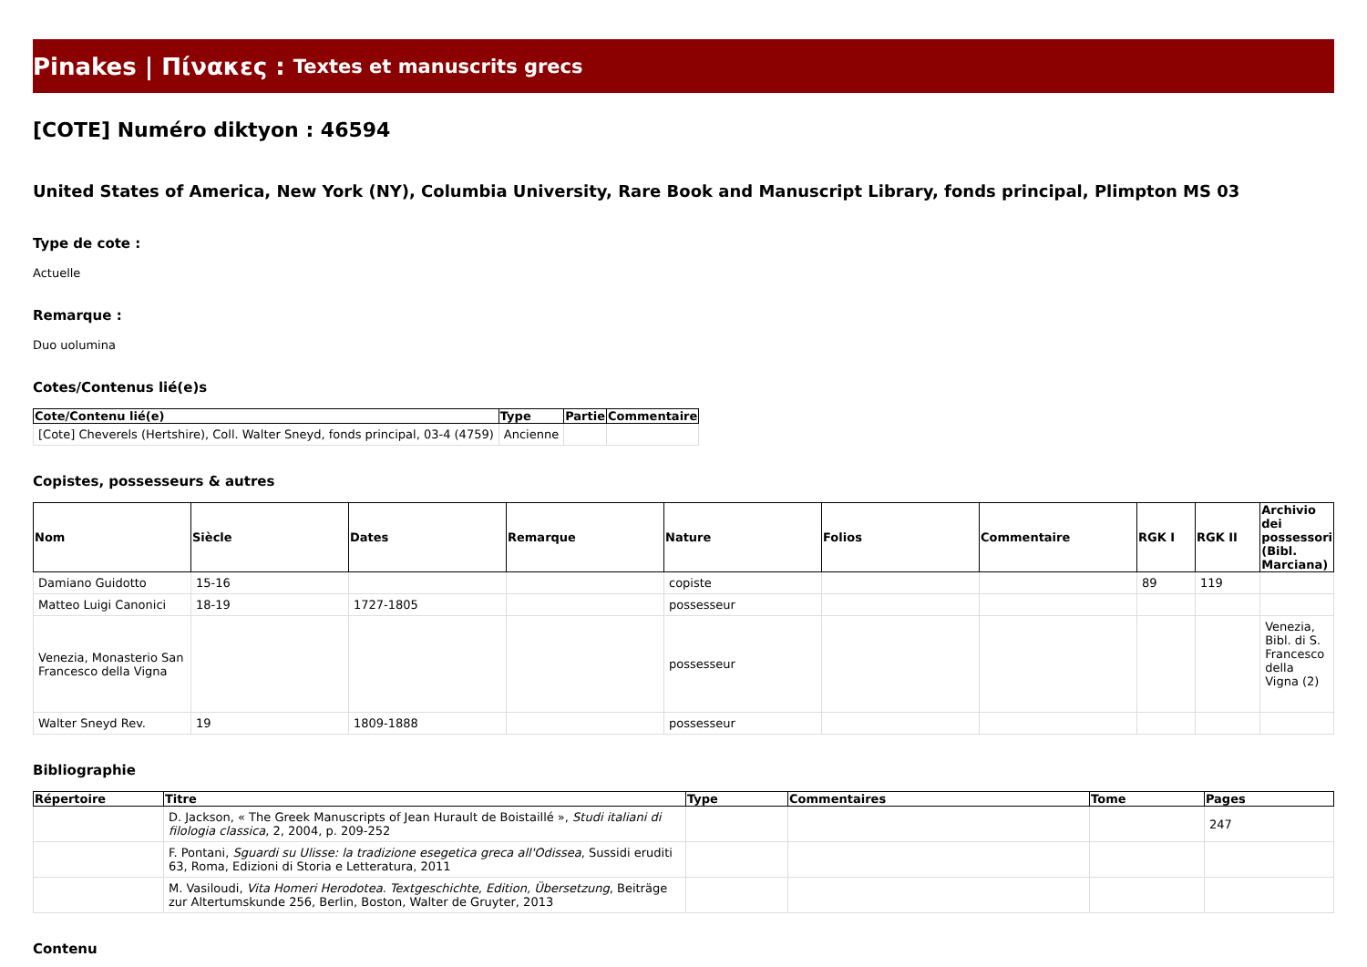Pinakes | Πίνακες : Textes et manuscrits grecs
[COTE] Numéro diktyon : 46594
United States of America, New York (NY), Columbia University, Rare Book and Manuscript Library, fonds principal, Plimpton MS 03
Type de cote :
Actuelle
Remarque :
Duo uolumina
Cotes/Contenus lié(e)s
| Cote/Contenu lié(e) | Type | Partie | Commentaire |
| --- | --- | --- | --- |
| [Cote] Cheverels (Hertshire), Coll. Walter Sneyd, fonds principal, 03-4 (4759) | Ancienne | | |
Copistes, possesseurs & autres
| Nom | Siècle | Dates | Remarque | Nature | Folios | Commentaire | RGK I | RGK II | Archivio dei possessori (Bibl. Marciana) |
| --- | --- | --- | --- | --- | --- | --- | --- | --- | --- |
| Damiano Guidotto | 15-16 | | | copiste | | | 89 | 119 | |
| Matteo Luigi Canonici | 18-19 | 1727-1805 | | possesseur | | | | | |
| Venezia, Monasterio San Francesco della Vigna | | | | possesseur | | | | | Venezia, Bibl. di S. Francesco della Vigna (2) |
| Walter Sneyd Rev. | 19 | 1809-1888 | | possesseur | | | | | |
Bibliographie
| Répertoire | Titre | Type | Commentaires | Tome | Pages |
| --- | --- | --- | --- | --- | --- |
| | D. Jackson, « The Greek Manuscripts of Jean Hurault de Boistaillé », Studi italiani di filologia classica , 2, 2004, p. 209-252 | | | | 247 |
| | F. Pontani, Sguardi su Ulisse: la tradizione esegetica greca all'Odissea , Sussidi eruditi 63, Roma, Edizioni di Storia e Letteratura, 2011 | | | | |
| | M. Vasiloudi, Vita Homeri Herodotea. Textgeschichte, Edition, Übersetzung , Beiträge zur Altertumskunde 256, Berlin, Boston, Walter de Gruyter, 2013 | | | | |
Contenu